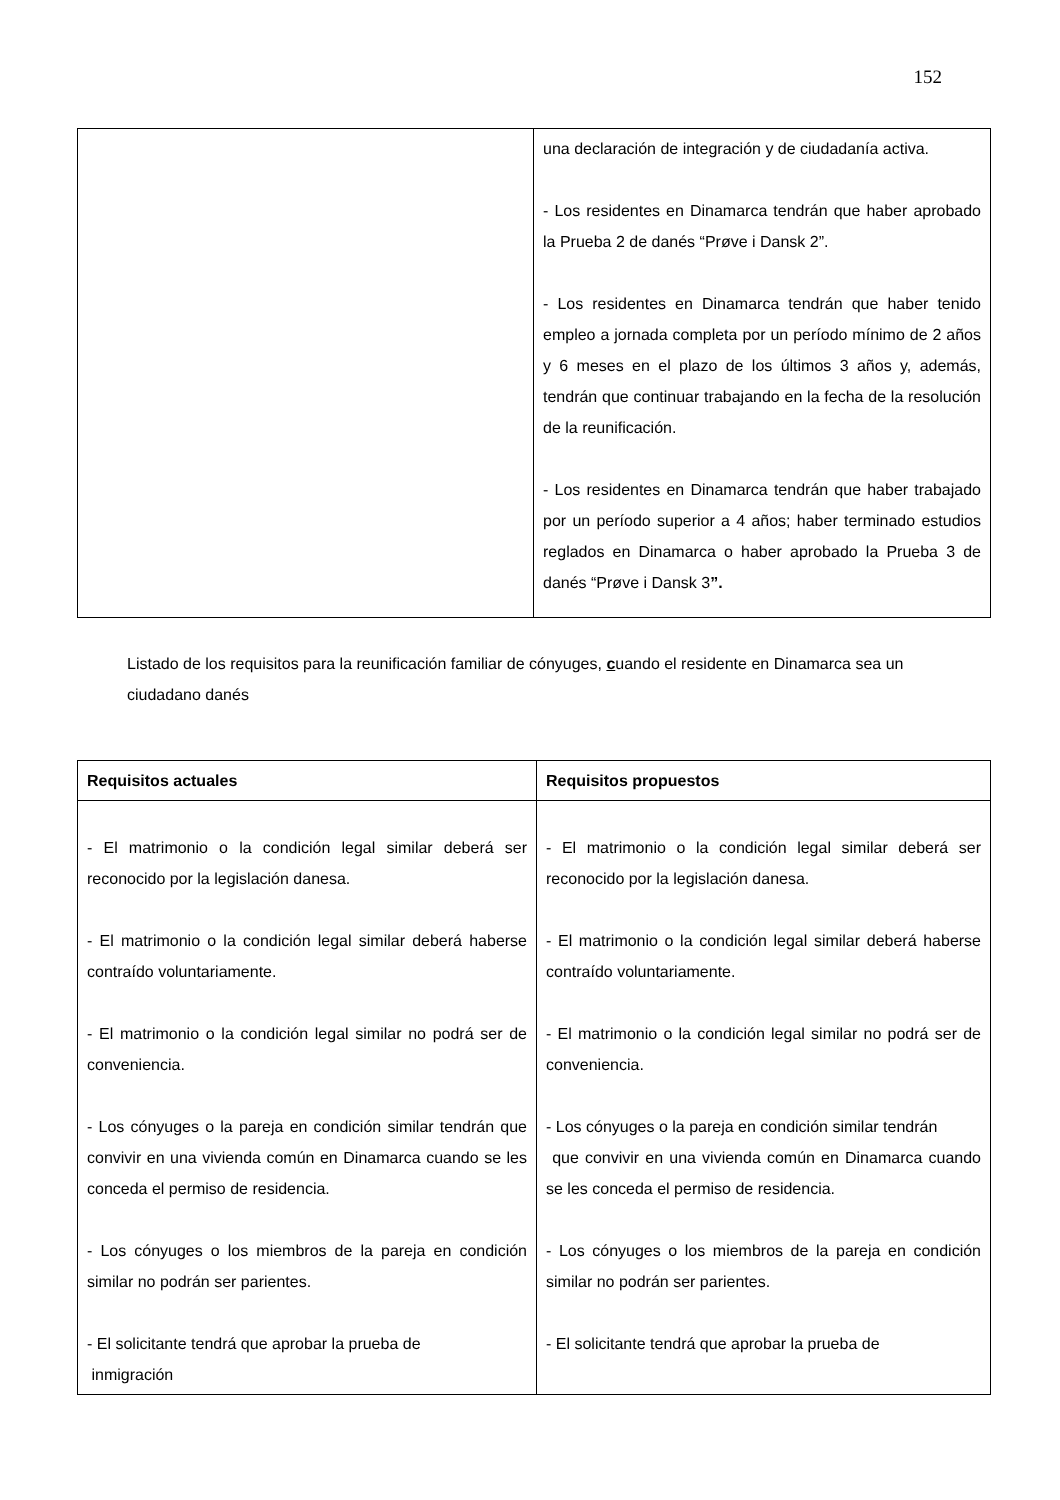152
| | una declaración de integración y de ciudadanía activa. - Los residentes en Dinamarca tendrán que haber aprobado la Prueba 2 de danés “Prøve i Dansk 2”. - Los residentes en Dinamarca tendrán que haber tenido empleo a jornada completa por un período mínimo de 2 años y 6 meses en el plazo de los últimos 3 años y, además, tendrán que continuar trabajando en la fecha de la resolución de la reunificación. - Los residentes en Dinamarca tendrán que haber trabajado por un período superior a 4 años; haber terminado estudios reglados en Dinamarca o haber aprobado la Prueba 3 de danés “Prøve i Dansk 3 ”. |
Listado de los requisitos para la reunificación familiar de cónyuges, cuando el residente en Dinamarca sea un ciudadano danés
| Requisitos actuales | Requisitos propuestos |
| --- | --- |
| - El matrimonio o la condición legal similar deberá ser reconocido por la legislación danesa. - El matrimonio o la condición legal similar deberá haberse contraído voluntariamente. - El matrimonio o la condición legal similar no podrá ser de conveniencia. - Los cónyuges o la pareja en condición similar tendrán que convivir en una vivienda común en Dinamarca cuando se les conceda el permiso de residencia. - Los cónyuges o los miembros de la pareja en condición similar no podrán ser parientes. - El solicitante tendrá que aprobar la prueba de inmigración | - El matrimonio o la condición legal similar deberá ser reconocido por la legislación danesa. - El matrimonio o la condición legal similar deberá haberse contraído voluntariamente. - El matrimonio o la condición legal similar no podrá ser de conveniencia. - Los cónyuges o la pareja en condición similar tendrán que convivir en una vivienda común en Dinamarca cuando se les conceda el permiso de residencia. - Los cónyuges o los miembros de la pareja en condición similar no podrán ser parientes. - El solicitante tendrá que aprobar la prueba de |